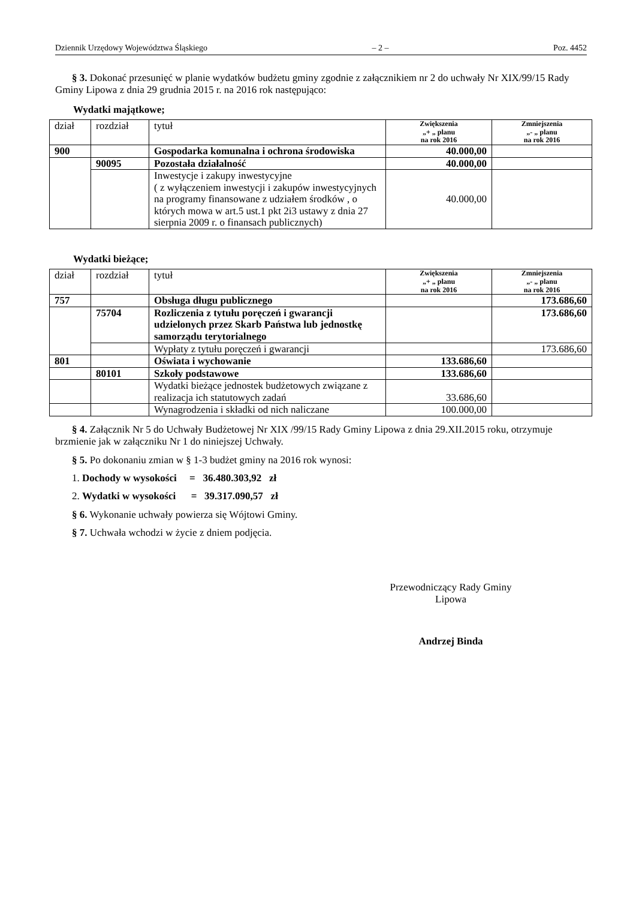Dziennik Urzędowy Województwa Śląskiego – 2 – Poz. 4452
§ 3. Dokonać przesunięć w planie wydatków budżetu gminy zgodnie z załącznikiem nr 2 do uchwały Nr XIX/99/15 Rady Gminy Lipowa z dnia 29 grudnia 2015 r. na 2016 rok następująco:
Wydatki majątkowe;
| dział | rozdział | tytuł | Zwiększenia „+ „ planu na rok 2016 | Zmniejszenia „- „ planu na rok 2016 |
| --- | --- | --- | --- | --- |
| 900 | | Gospodarka komunalna i ochrona środowiska | 40.000,00 | |
| | 90095 | Pozostała działalność | 40.000,00 | |
| | | Inwestycje i zakupy inwestycyjne ( z wyłączeniem inwestycji i zakupów inwestycyjnych na programy finansowane z udziałem środków , o których mowa w art.5 ust.1 pkt 2i3 ustawy z dnia 27 sierpnia 2009 r. o finansach publicznych) | 40.000,00 | |
Wydatki bieżące;
| dział | rozdział | tytuł | Zwiększenia „+ „ planu na rok 2016 | Zmniejszenia „- „ planu na rok 2016 |
| --- | --- | --- | --- | --- |
| 757 | | Obsługa długu publicznego | | 173.686,60 |
| | 75704 | Rozliczenia z tytułu poręczeń i gwarancji udzielonych przez Skarb Państwa lub jednostkę samorządu terytorialnego | | 173.686,60 |
| | | Wypłaty z tytułu poręczeń i gwarancji | | 173.686,60 |
| 801 | | Oświata i wychowanie | 133.686,60 | |
| | 80101 | Szkoły podstawowe | 133.686,60 | |
| | | Wydatki bieżące jednostek budżetowych związane z realizacja ich statutowych zadań | 33.686,60 | |
| | | Wynagrodzenia i składki od nich naliczane | 100.000,00 | |
§ 4. Załącznik Nr 5 do Uchwały Budżetowej Nr XIX /99/15 Rady Gminy Lipowa z dnia 29.XII.2015 roku, otrzymuje brzmienie jak w załączniku Nr 1 do niniejszej Uchwały.
§ 5. Po dokonaniu zmian w § 1-3 budżet gminy na 2016 rok wynosi:
1. Dochody w wysokości = 36.480.303,92 zł
2. Wydatki w wysokości = 39.317.090,57 zł
§ 6. Wykonanie uchwały powierza się Wójtowi Gminy.
§ 7. Uchwała wchodzi w życie z dniem podjęcia.
Przewodniczący Rady Gminy
Lipowa
Andrzej Binda